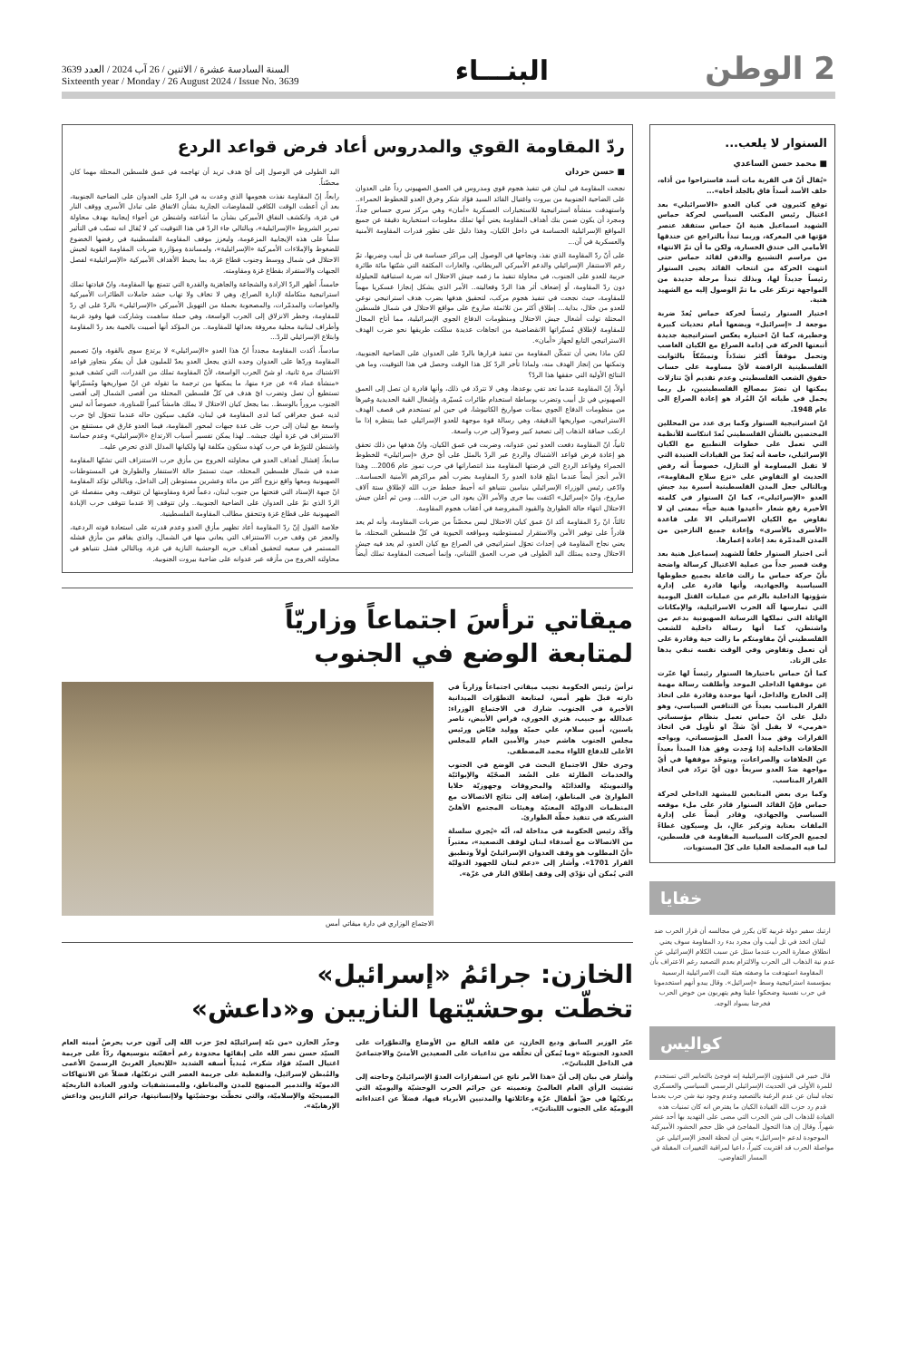2 الوطن
البنـــاء
السنة السادسة عشرة / الاثنين / 26 آب 2024 / العدد 3639
Sixteenth year / Monday / 26 August 2024 / Issue No. 3639
السنوار لا يلعب...
■ محمد حسن الساعدي
«يُقال أنّ في القرية مات أسد فاستراحوا من أذاه، خلف الأسد أسداً فاق بالجلد أخاه»...
توقع كثيرون في كيان العدو «الاسرائيلي» بعد اغتيال رئيس المكتب السياسي لحركة حماس الشهيد اسماعيل هنية انّ حماس ستفقد عنصر قوّتها في المعركة، وربما تبدأ بالتراجع عن خندقها الأمامي الى خندق الخسارة، ولكن ما أن تمّ الانتهاء من مراسم التشييع والدفن لقائد حماس حتى انتهت الحركة من انتخاب القائد يحيى السنوار رئيساً جديداً لها، وبذلك تبدأ مرحلة جديدة من المواجهة ترتكز على ما تمّ الوصول إليه مع الشهيد هنية.
اختيار السنوار رئيساً لحركة حماس يُعدّ ضربة موجعة لـ «إسرائيل» ويضعها أمام تحديات كبيرة وخطيرة، كما انّ اختياره يعكس استراتيجية جديدة أتبعتها الحركة في إدامة الصراع مع الكيان الغاصب وتحمل موقفاً أكثر تشدّداً وتمسّكاً بالثوابت الفلسطينية الرافضة لأيّ مساومة على حساب حقوق الشعب الفلسطيني وعدم تقديم أيّ تنازلات يمكنها ان تضرّ بمصالح الفلسطينيين، بل ربما يحمل في طياته انّ المُراد هو إعادة الصراع الى عام 1948.
انّ استراتيجية السنوار وكما يرى عدد من المحللين المختصين بالشأن الفلسطيني تُعدّ انتكاسة للأنظمة التي تعمل على خطوات التطبيع مع الكيان الإسرائيلي، خاصة أنه يُعدّ من القيادات العنيدة التي لا تقبل المساومة أو التنازل، خصوصاً أنه رفض الحديث او التفاوض على «نزع سلاح المقاومة»، وبالتالي جعل المدن الفلسطينية أسيرة بيد جيش العدو «الإسرائيلي»، كما انّ السنوار في كلمته الأخيرة رفع شعار «أعيدوا هنية حياً» بمعنى ان لا تفاوض مع الكيان الاسرائيلي الا على قاعدة «الأسرى بالأسرى» وإعادة جميع النازحين من المدن المدمّرة بعد إعادة إعمارها.
أتى اختيار السنوار خلفاً للشهيد إسماعيل هنية بعد وقت قصير جداً من عملية الاغتيال كرسالة واضحة بأنّ حركة حماس ما زالت فاعلة بجميع خطوطها السياسية والجهادية، وأنها قادرة على إدارة شؤونها الداخلية بالرغم من عمليات القتل اليومية التي تمارسها آلة الحرب الاسرائيلية، والإمكانات الهائلة التي تملكها الترسانة الصهيونية بدعم من واشنطن، كما أنها رسالة داخلية للشعب الفلسطيني أنّ مقاومتكم ما زالت حية وقادرة على أن تعمل وتفاوض وفي الوقت نفسه تبقي يدها على الزناد.
كما أنّ حماس باختيارها السنوار رئيساً لها عبّرت عن موقفها الداخلي الموحد وأطلقت رسالة مهمة إلى الخارج والداخل، أنها موحدة وقادرة على اتخاذ القرار المناسب بعيداً عن التنافس السياسي، وهو دليل على انّ حماس تعمل بنظام مؤسساتي «هرمي» لا يقبل أيّ شكّ او تأويل في اتخاذ القرارات وفق مبدأ العمل المؤسساتي، ويواجه الخلافات الداخلية إذا وُجدت وفق هذا المبدأ بعيداً عن الخلافات والصراعات، ويتوحّد موقفها في أيّ مواجهة ضدّ العدو سريعاً دون أيّ تردّد في اتخاذ القرار المناسب.
وكما يرى بعض المتابعين للمشهد الداخلي لحركة حماس فإنّ القائد السنوار قادر على ملء موقعه السياسي والجهادي، وقادر أيضاً على إدارة الملفات بعناية وتركيز عالٍ، بل وسيكون غطاءً لجميع الحركات السياسية المقاومة في فلسطين، لما فيه المصلحة العليا على كلّ المستويات.
خفايا
ارتبك سفير دولة غربية كان يكرر في مجالسه أن قرار الحرب ضد لبنان اتخذ في تل أبيب وأن مجرد بدء رد المقاومة سوف يعني انطلاق صفارة الحرب عندما سئل عن سبب الكلام الإسرائيلي عن عدم نية الذهاب الى الحرب والالتزام بعدم التصعيد رغم الاعتراف بأن المقاومة استهدفت ما وصفته هيئة البث الاسرائيلية الرسمية بمؤسسة استراتيجية وسط «إسرائيل». وقال يبدو أنهم استخدمونا في حرب نفسية وضحكوا علينا وهم يتهربون من خوض الحرب فخرجنا بسواد الوجه.
كواليس
قال خبير في الشؤون الإسرائيلية إنه فوجئ بالتعابير التي تستخدم للمرة الأولى في الحديث الإسرائيلي الرسمي السياسي والعسكري تجاه لبنان عن عدم الرغبة بالتصعيد وعدم وجود نية شن حرب بعدما قدم رد حزب الله القيادة الكيان ما يفترض انه كان تمنيات هذه القيادة للذهاب الى شن الحرب التي مضى على التهديد بها أحد عشر شهراً. وقال إن هذا التحول المفاجئ في ظل حجم الحشود الأميركية الموجودة لدعم «إسرائيل» يعني أن لحظة العجز الإسرائيلي عن مواصلة الحرب قد اقتربت كثيراً، داعيا لمراقبة التغييرات المقبلة في المسار التفاوضي.
ردّ المقاومة القوي والمدروس أعاد فرض قواعد الردع
■ حسن حردان
نجحت المقاومة في لبنان في تنفيذ هجوم قوي ومدروس في العمق الصهيوني رداً على العدوان على الضاحية الجنوبية من بيروت واغتيال القائد السيد فؤاد شكر وخرق العدو للخطوط الحمراء.. واستهدفت منشأة استراتيجية للاستخبارات العسكرية «أمان» وهي مركز سري حساس جداً، ومجرد أن يكون ضمن بنك أهداف المقاومة يعني أنها تملك معلومات استخبارية دقيقة عن جميع المواقع الإسرائيلية الحساسة في داخل الكيان، وهذا دليل على تطور قدرات المقاومة الأمنية والعسكرية في آن...
على أنّ ردّ المقاومة الذي نفذ، ونجاحها في الوصول إلى مراكز حساسة في تل أبيب وضربها، تمّ رغم الاستنفار الإسرائيلي والدعم الأميركي البريطاني، والغارات المكثفة التي شنّتها مائة طائرة حربية للعدو على الجنوب، في محاولة تنفيذ ما زعمه جيش الاحتلال انه ضربة استباقية للحيلولة دون ردّ المقاومة، أو إضعاف أثر هذا الردّ وفعاليته.. الأمر الذي يشكل إنجازا عسكريا مهماً للمقاومة، حيث نجحت في تنفيذ هجوم مركب، لتحقيق هدفها بضرب هدف استراتيجي نوعي للعدو من خلال، بداية... إطلاق أكثر من ثلاثمئة صاروخ على مواقع الاحتلال في شمال فلسطين المحتلة تولت أشغال جيش الاحتلال ومنظومات الدفاع الجوي الإسرائيلية، مما أتاح المجال للمقاومة لإطلاق مُسيّراتها الانقضاضية من اتجاهات عديدة سلكت طريقها نحو ضرب الهدف الاستراتيجي التابع لجهاز «أمان».
لكن ماذا يعني أن تتمكّن المقاومة من تنفيذ قرارها بالردّ على العدوان على الضاحية الجنوبية، وتمكنها من إنجاز الهدف منه، ولماذا تأخر الردّ كل هذا الوقت وحصل في هذا التوقيت، وما هي النتائج الأولية التي حققها هذا الردّ؟
أولاً، إنّ المقاومة عندما تعد تفي بوعدها، وهي لا تتردّد في ذلك، وأنها قادرة ان تصل إلى العمق الصهيوني في تل أبيب وتضرب بوساطة استخدام طائرات مُسيّرة، وإشغال القبة الحديدية وغيرها من منظومات الدفاع الجوي بمئات صواريخ الكاتيوشا، في حين لم تستخدم في قصف الهدف الاستراتيجي، صواريخها الدقيقة، وهي رسالة قوة موجهة للعدو الإسرائيلي عما ينتظره إذا ما ارتكب حماقة الذهاب إلى تصعيد كبير وصولاً إلى حرب واسعة.
ثانياً، انّ المقاومة دفعت العدو ثمن عدوانه، وضربت في عمق الكيان، وانّ هدفها من ذلك تحقق هو إعادة فرض قواعد الاشتباك والردع عبر الردّ بالمثل على أيّ خرق «إسرائيلي» للخطوط الحمراء وقواعد الردع التي فرضتها المقاومة منذ انتصاراتها في حرب تموز عام 2006... وهذا الأمر أنجز أيضاً عندما ابتلع قادة العدو ردّ المقاومة بضرب أهم مراكزهم الأمنية الحساسة.. وادّعى رئيس الوزراء الإسرائيلي بنيامين نتنياهو انه أحبط خطط حزب الله لإطلاق ستة آلاف صاروخ، وانّ «إسرائيل» اكتفت بما جرى والأمر الآن يعود الى حزب الله... ومن ثم أعلن جيش الاحتلال انتهاء حالة الطوارئ والقيود المفروضة في أعقاب هجوم المقاومة.
ثالثاً، انّ ردّ المقاومة أكد انّ عمق كيان الاحتلال ليس محصّناً من ضربات المقاومة، وأنه لم يعد قادراً على توفير الأمن والاستقرار لمستوطنيه ومواقعه الحيوية في كلّ فلسطين المحتلة، ما يعني نجاح المقاومة في إحداث تحوّل استراتيجي في الصراع مع كيان العدو، لم يعد فيه جيش الاحتلال وحده يمتلك اليد الطولى في ضرب العمق اللبناني، وإنما أصبحت المقاومة تملك أيضاً اليد الطولى في الوصول إلى أيّ هدف تريد أن تهاجمه في عمق فلسطين المحتلة مهما كان محصّناً.
رابعاً، إنّ المقاومة نفذت هجومها الذي وعدت به في الردّ على العدوان على الضاحية الجنوبية، بعد أن أعطت الوقت الكافي للمفاوضات الجارية بشأن الاتفاق على تبادل الأسرى ووقف النار في غزة، وانكشف النفاق الأميركي بشأن ما أشاعته واشنطن عن أجواء إيجابية بهدف محاولة تمرير الشروط «الإسرائيلية»، وبالتالي جاء الردّ في هذا التوقيت كي لا يُقال انه تسبّب في التأثير سلباً على هذه الإيجابية المزعومة، وليعزز موقف المقاومة الفلسطينية في رفضها الخضوع للضغوط والإملاءات الأميركية «الإسرائيلية»، ولمساندة ومؤازرة ضربات المقاومة القوية لجيش الاحتلال في شمال ووسط وجنوب قطاع غزة، بما يحبط الأهداف الأميركية «الإسرائيلية» لفصل الجبهات والاستفراد بقطاع غزة ومقاومته.
خامساً، أظهر الردّ الارادة والشجاعة والجاهزية والقدرة التي تتمتع بها المقاومة، وانّ قيادتها تملك استراتيجية متكاملة لإدارة الصراع، وهي لا تخاف ولا تهاب حشد حاملات الطائرات الأميركية والغواصات والمدمّرات، والمصحوبة بحملة من التهويل الأميركي «الإسرائيلي» بالردّ على اي ردّ للمقاومة، وخطر الانزلاق إلى الحرب الواسعة، وهي حملة ساهمت وشاركت فيها وفود غربية وأطراف لبنانية محلية معروفة بعدائها للمقاومة.. من المؤكد أنها أصيبت بالخيبة بعد ردّ المقاومة وابتلاع الإسرائيلي للردّ...
سادساً، أكدت المقاومة مجدداً انّ هذا العدو «الإسرائيلي» لا يرتدع سوى بالقوة، وانّ تصميم المقاومة وردّها على العدوان وحده الذي يجعل العدو يعدّ للمليون قبل أن يفكر بتجاوز قواعد الاشتباك مرة ثانية، او شنّ الحرب الواسعة، لأنّ المقاومة تملك من القدرات، التي كشف فيديو «منشأة عماد 4» عن جزء منها، ما يمكنها من ترجمة ما تقوله عن انّ صواريخها ومُسيّراتها تستطيع أن تصل وتضرب ايّ هدف في كلّ فلسطين المحتلة من أقصى الشمال إلى أقصى الجنوب مروراً بالوسط.. بما يجعل كيان الاحتلال لا يملك هامشاً كبيراً للمناورة، خصوصاً أنه ليس لديه عمق جغرافي كما لدى المقاومة في لبنان، فكيف سيكون حاله عندما تتحوّل ايّ حرب واسعة مع لبنان إلى حرب على عدة جبهات لمحور المقاومة، فيما العدو غارق في مستنقع من الاستنزاف في غزة أنهك جيشه.. لهذا يمكن تفسير أسباب الارتداع «الإسرائيلي» وعدم حماسة واشنطن للتورّط في حرب كهذه ستكون مكلفة لها ولكيانها المدلل الذي تحرص عليه..
سابعاً، إفشال أهداف العدو في محاولته الخروج من مأزق حرب الاستنزاف التي تشنّها المقاومة ضده في شمال فلسطين المحتلة، حيث تستمرّ حالة الاستنفار والطوارئ في المستوطنات الصهيونية ومعها واقع نزوح أكثر من مائة وعشرين مستوطن إلى الداخل، وبالتالي تؤكد المقاومة انّ جبهة الإسناد التي فتحتها من جنوب لبنان، دعماً لغزة ومقاومتها لن تتوقف، وهي منفصلة عن الردّ الذي تمّ على العدوان على الضاحية الجنوبية.. ولن تتوقف إلا عندما تتوقف حرب الإبادة الصهيونية على قطاع غزة وتتحقق مطالب المقاومة الفلسطينية.
خلاصة القول إنّ ردّ المقاومة أعاد تظهير مأزق العدو وعدم قدرته على استعادة قوته الردعية، والعجز عن وقف حرب الاستنزاف التي يعاني منها في الشمال، والذي يفاقم من مأزق فشله المستمر في سعيه لتحقيق أهداف حربه الوحشية النازية في غزة، وبالتالي فشل نتنياهو في محاولته الخروج من مأزقه عبر عدوانه على ضاحية بيروت الجنوبية.
ميقاتي ترأسَ اجتماعاً وزاريّاً
لمتابعة الوضع في الجنوب
ترأسَ رئيس الحكومة نجيب ميقاتي اجتماعاً وزارياً في دارته قبلَ ظهر أمس، لمتابعة التطوّرات الميدانية الأخيرة في الجنوب. شارك في الاجتماع الوزراء: عبدالله بو حبيب، هنري الخوري، فراس الأبيض، ناصر ياسين، أمين سلام، علي حميّة ووليد فيّاض ورئيس مجلس الجنوب هاشم حيدر والأمين العام للمجلس الأعلى للدفاع اللواء محمد المصطفى.
وجرى خلال الاجتماع البحث في الوضع في الجنوب والخدمات الطارئة على الصُعد الصحّيّة والإيوائيّة والتموينيّة والغذائيّة والمحروقات وجهوزيّة خلايا الطوارئ في المناطق، إضافة إلى نتائج الاتصالات مع المنظمات الدوليّة المعنيّة وهيئات المجتمع الأهليّ الشريكة في تنفيذ خطّة الطوارئ.
وأكّد رئيس الحكومة في مداخلة له، أنّه «يُجري سلسلة من الاتصالات مع أصدقاء لبنان لوقف التصعيد»، معتبراً «أنّ المطلوب هو وقف العدوان الإسرائيليّ أولاً وتطبيق القرار 1701». وأشار إلى «دعم لبنان للجهود الدوليّة التي يُمكن أن تؤدّي إلى وقف إطلاق النار في غزّة».
الاجتماع الوزاري في دارة ميقاتي أمس
الخازن: جرائمُ «إسرائيل»
تخطّت بوحشيّتها النازيين و«داعش»
عبّر الوزير السابق وديع الخازن، عن قلقه البالغ من الأوضاع والتطوّرات على الحدود الجنوبيّة «وما يُمكن أن تخلّفه من تداعيات على الصعيدين الأمنيّ والاجتماعيّ في الداخل اللبنانيّ».
وأشار في بيان إلى أنّ «هذا الأمر ناتج عن استفزازات العدوّ الإسرائيليّ وحاجته إلى تشتيت الرأي العام العالميّ وتعميته عن جرائم الحرب الوحشيّة واليوميّة التي يرتكبُها في حقّ أطفال غزّة وعائلاتها والمدنيين الأبرياء فيها، فضلاً عن اعتداءاته اليوميّة على الجنوب اللبنانيّ».
وحذّر الخازن «من نيّة إسرائيليّة لجرّ حزب الله إلى آتون حرب يحرصُ أمينه العام السيّد حسن نصر الله على إبقائها محدودة رغم أحقيّته بتوسيعها، ردّاً على جريمة اغتيال السيّد فؤاد شكر»، مُبدياً أسفه الشديد «للإنحياز الغربيّ الرسميّ الأعمى والمُبطن لإسرائيل، والتغطية على جريمة العصر التي ترتكبُها، فضلاً عن الانتهاكات الدمويّة والتدمير الممنهج للمدن والمناطق، وللمستشفيات ولدور العبادة التاريخيّة المسيحيّة والإسلاميّة، والتي تخطّت بوحشيّتها ولاإنسانيتها، جرائم النازيين وداعش الإرهابيّة».